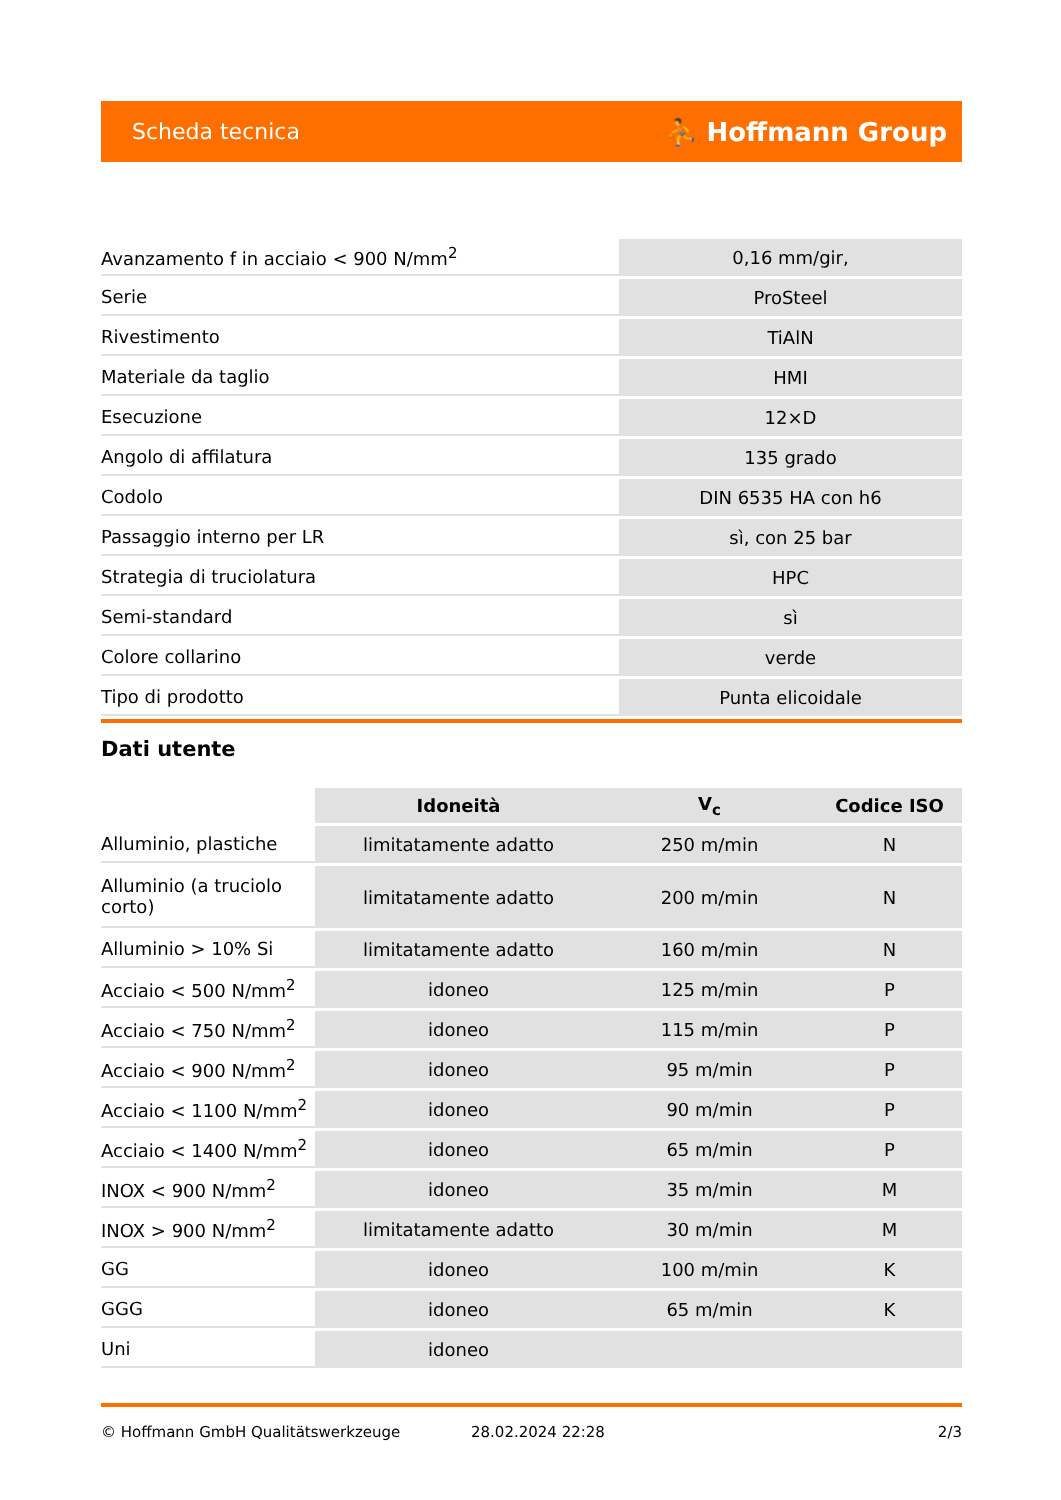Scheda tecnica ⛹ Hoffmann Group
| Avanzamento f in acciaio < 900 N/mm<sup>2</sup> | 0,16 mm/gir, |
| Serie | ProSteel |
| Rivestimento | TiAlN |
| Materiale da taglio | HMI |
| Esecuzione | 12×D |
| Angolo di affilatura | 135 grado |
| Codolo | DIN 6535 HA con h6 |
| Passaggio interno per LR | sì, con 25 bar |
| Strategia di truciolatura | HPC |
| Semi-standard | sì |
| Colore collarino | verde |
| Tipo di prodotto | Punta elicoidale |
Dati utente
| | Idoneità | V<sub>c</sub> | Codice ISO |
| --- | --- | --- | --- |
| Alluminio, plastiche | limitatamente adatto | 250 m/min | N |
| Alluminio (a truciolo corto) | limitatamente adatto | 200 m/min | N |
| Alluminio > 10% Si | limitatamente adatto | 160 m/min | N |
| Acciaio < 500 N/mm<sup>2</sup> | idoneo | 125 m/min | P |
| Acciaio < 750 N/mm<sup>2</sup> | idoneo | 115 m/min | P |
| Acciaio < 900 N/mm<sup>2</sup> | idoneo | 95 m/min | P |
| Acciaio < 1100 N/mm<sup>2</sup> | idoneo | 90 m/min | P |
| Acciaio < 1400 N/mm<sup>2</sup> | idoneo | 65 m/min | P |
| INOX < 900 N/mm<sup>2</sup> | idoneo | 35 m/min | M |
| INOX > 900 N/mm<sup>2</sup> | limitatamente adatto | 30 m/min | M |
| GG | idoneo | 100 m/min | K |
| GGG | idoneo | 65 m/min | K |
| Uni | idoneo | | |
© Hoffmann GmbH Qualitätswerkzeuge 28.02.2024 22:28 2/3